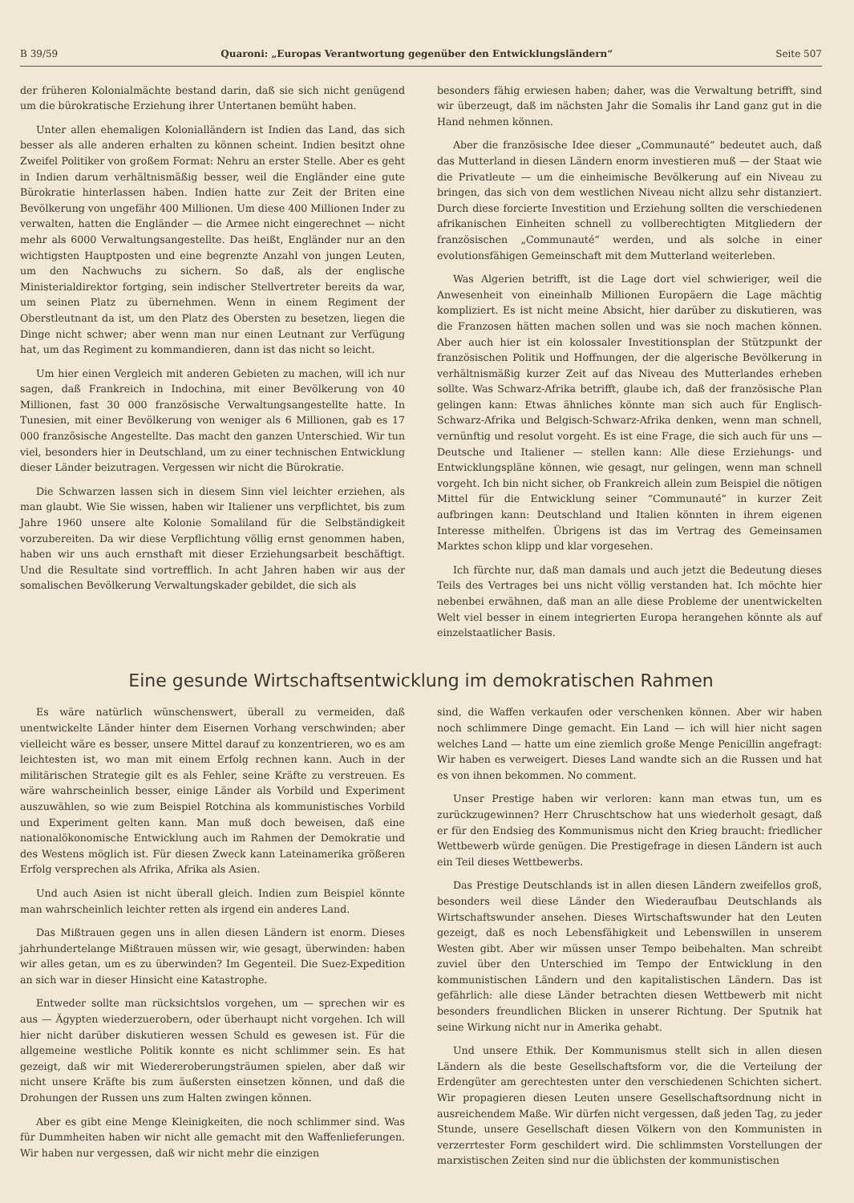B 39/59 Quaroni: „Europas Verantwortung gegenüber den Entwicklungsländern“Seite 507
der früheren Kolonialmächte bestand darin, daß sie sich nicht genügend um die bürokratische Erziehung ihrer Untertanen bemüht haben.
Unter allen ehemaligen Kolonialländern ist Indien das Land, das sich besser als alle anderen erhalten zu können scheint. Indien besitzt ohne Zweifel Politiker von großem Format: Nehru an erster Stelle. Aber es geht in Indien darum verhältnismäßig besser, weil die Engländer eine gute Bürokratie hinterlassen haben. Indien hatte zur Zeit der Briten eine Bevölkerung von ungefähr 400 Millionen. Um diese 400 Millionen Inder zu verwalten, hatten die Engländer — die Armee nicht eingerechnet — nicht mehr als 6000 Verwaltungsangestellte. Das heißt, Engländer nur an den wichtigsten Hauptposten und eine begrenzte Anzahl von jungen Leuten, um den Nachwuchs zu sichern. So daß, als der englische Ministerialdirektor fortging, sein indischer Stellvertreter bereits da war, um seinen Platz zu übernehmen. Wenn in einem Regiment der Oberstleutnant da ist, um den Platz des Obersten zu besetzen, liegen die Dinge nicht schwer; aber wenn man nur einen Leutnant zur Verfügung hat, um das Regiment zu kommandieren, dann ist das nicht so leicht.
Um hier einen Vergleich mit anderen Gebieten zu machen, will ich nur sagen, daß Frankreich in Indochina, mit einer Bevölkerung von 40 Millionen, fast 30 000 französische Verwaltungsangestellte hatte. In Tunesien, mit einer Bevölkerung von weniger als 6 Millionen, gab es 17 000 französische Angestellte. Das macht den ganzen Unterschied. Wir tun viel, besonders hier in Deutschland, um zu einer technischen Entwicklung dieser Länder beizutragen. Vergessen wir nicht die Bürokratie.
Die Schwarzen lassen sich in diesem Sinn viel leichter erziehen, als man glaubt. Wie Sie wissen, haben wir Italiener uns verpflichtet, bis zum Jahre 1960 unsere alte Kolonie Somaliland für die Selbständigkeit vorzubereiten. Da wir diese Verpflichtung völlig ernst genommen haben, haben wir uns auch ernsthaft mit dieser Erziehungsarbeit beschäftigt. Und die Resultate sind vortrefflich. In acht Jahren haben wir aus der somalischen Bevölkerung Verwaltungskader gebildet, die sich als
besonders fähig erwiesen haben; daher, was die Verwaltung betrifft, sind wir überzeugt, daß im nächsten Jahr die Somalis ihr Land ganz gut in die Hand nehmen können.
Aber die französische Idee dieser „Communauté“ bedeutet auch, daß das Mutterland in diesen Ländern enorm investieren muß — der Staat wie die Privatleute — um die einheimische Bevölkerung auf ein Niveau zu bringen, das sich von dem westlichen Niveau nicht allzu sehr distanziert. Durch diese forcierte Investition und Erziehung sollten die verschiedenen afrikanischen Einheiten schnell zu vollberechtigten Mitgliedern der französischen „Communauté“ werden, und als solche in einer evolutionsfähigen Gemeinschaft mit dem Mutterland weiterleben.
Was Algerien betrifft, ist die Lage dort viel schwieriger, weil die Anwesenheit von eineinhalb Millionen Europäern die Lage mächtig kompliziert. Es ist nicht meine Absicht, hier darüber zu diskutieren, was die Franzosen hätten machen sollen und was sie noch machen können. Aber auch hier ist ein kolossaler Investitionsplan der Stützpunkt der französischen Politik und Hoffnungen, der die algerische Bevölkerung in verhältnismäßig kurzer Zeit auf das Niveau des Mutterlandes erheben sollte. Was Schwarz-Afrika betrifft, glaube ich, daß der französische Plan gelingen kann: Etwas ähnliches könnte man sich auch für Englisch-Schwarz-Afrika und Belgisch-Schwarz-Afrika denken, wenn man schnell, vernünftig und resolut vorgeht. Es ist eine Frage, die sich auch für uns — Deutsche und Italiener — stellen kann: Alle diese Erziehungs- und Entwicklungspläne können, wie gesagt, nur gelingen, wenn man schnell vorgeht. Ich bin nicht sicher, ob Frankreich allein zum Beispiel die nötigen Mittel für die Entwicklung seiner “Communauté“ in kurzer Zeit aufbringen kann: Deutschland und Italien könnten in ihrem eigenen Interesse mithelfen. Übrigens ist das im Vertrag des Gemeinsamen Marktes schon klipp und klar vorgesehen.
Ich fürchte nur, daß man damals und auch jetzt die Bedeutung dieses Teils des Vertrages bei uns nicht völlig verstanden hat. Ich möchte hier nebenbei erwähnen, daß man an alle diese Probleme der unentwickelten Welt viel besser in einem integrierten Europa herangehen könnte als auf einzelstaatlicher Basis.
Eine gesunde Wirtschaftsentwicklung im demokratischen Rahmen
Es wäre natürlich wünschenswert, überall zu vermeiden, daß unentwickelte Länder hinter dem Eisernen Vorhang verschwinden; aber vielleicht wäre es besser, unsere Mittel darauf zu konzentrieren, wo es am leichtesten ist, wo man mit einem Erfolg rechnen kann. Auch in der militärischen Strategie gilt es als Fehler, seine Kräfte zu verstreuen. Es wäre wahrscheinlich besser, einige Länder als Vorbild und Experiment auszuwählen, so wie zum Beispiel Rotchina als kommunistisches Vorbild und Experiment gelten kann. Man muß doch beweisen, daß eine nationalökonomische Entwicklung auch im Rahmen der Demokratie und des Westens möglich ist. Für diesen Zweck kann Lateinamerika größeren Erfolg versprechen als Afrika, Afrika als Asien.
Und auch Asien ist nicht überall gleich. Indien zum Beispiel könnte man wahrscheinlich leichter retten als irgend ein anderes Land.
Das Mißtrauen gegen uns in allen diesen Ländern ist enorm. Dieses jahrhundertelange Mißtrauen müssen wir, wie gesagt, überwinden: haben wir alles getan, um es zu überwinden? Im Gegenteil. Die Suez-Expedition an sich war in dieser Hinsicht eine Katastrophe.
Entweder sollte man rücksichtslos vorgehen, um — sprechen wir es aus — Ägypten wiederzuerobern, oder überhaupt nicht vorgehen. Ich will hier nicht darüber diskutieren wessen Schuld es gewesen ist. Für die allgemeine westliche Politik konnte es nicht schlimmer sein. Es hat gezeigt, daß wir mit Wiedereroberungsträumen spielen, aber daß wir nicht unsere Kräfte bis zum äußersten einsetzen können, und daß die Drohungen der Russen uns zum Halten zwingen können.
Aber es gibt eine Menge Kleinigkeiten, die noch schlimmer sind. Was für Dummheiten haben wir nicht alle gemacht mit den Waffenlieferungen. Wir haben nur vergessen, daß wir nicht mehr die einzigen
sind, die Waffen verkaufen oder verschenken können. Aber wir haben noch schlimmere Dinge gemacht. Ein Land — ich will hier nicht sagen welches Land — hatte um eine ziemlich große Menge Penicillin angefragt: Wir haben es verweigert. Dieses Land wandte sich an die Russen und hat es von ihnen bekommen. No comment.
Unser Prestige haben wir verloren: kann man etwas tun, um es zurückzugewinnen? Herr Chruschtschow hat uns wiederholt gesagt, daß er für den Endsieg des Kommunismus nicht den Krieg braucht: friedlicher Wettbewerb würde genügen. Die Prestigefrage in diesen Ländern ist auch ein Teil dieses Wettbewerbs.
Das Prestige Deutschlands ist in allen diesen Ländern zweifellos groß, besonders weil diese Länder den Wiederaufbau Deutschlands als Wirtschaftswunder ansehen. Dieses Wirtschaftswunder hat den Leuten gezeigt, daß es noch Lebensfähigkeit und Lebenswillen in unserem Westen gibt. Aber wir müssen unser Tempo beibehalten. Man schreibt zuviel über den Unterschied im Tempo der Entwicklung in den kommunistischen Ländern und den kapitalistischen Ländern. Das ist gefährlich: alle diese Länder betrachten diesen Wettbewerb mit nicht besonders freundlichen Blicken in unserer Richtung. Der Sputnik hat seine Wirkung nicht nur in Amerika gehabt.
Und unsere Ethik. Der Kommunismus stellt sich in allen diesen Ländern als die beste Gesellschaftsform vor, die die Verteilung der Erdengüter am gerechtesten unter den verschiedenen Schichten sichert. Wir propagieren diesen Leuten unsere Gesellschaftsordnung nicht in ausreichendem Maße. Wir dürfen nicht vergessen, daß jeden Tag, zu jeder Stunde, unsere Gesellschaft diesen Völkern von den Kommunisten in verzerrtester Form geschildert wird. Die schlimmsten Vorstellungen der marxistischen Zeiten sind nur die üblichsten der kommunistischen